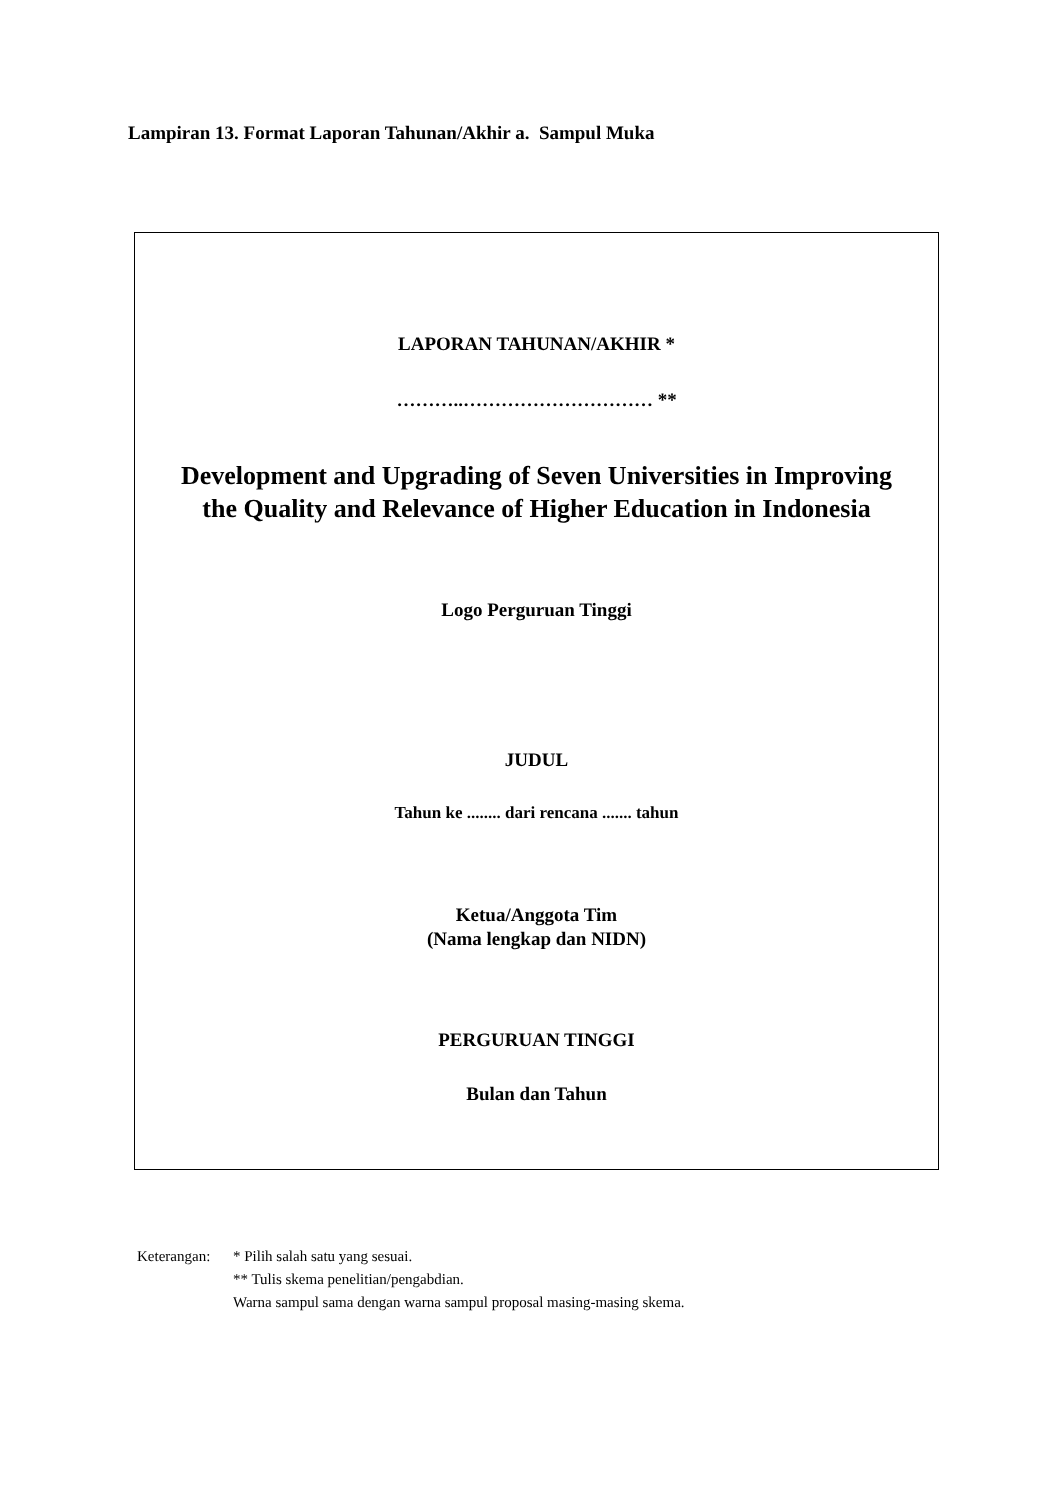Lampiran 13. Format Laporan Tahunan/Akhir a. Sampul Muka
LAPORAN TAHUNAN/AKHIR *
………..………………………… **
Development and Upgrading of Seven Universities in Improving
the Quality and Relevance of Higher Education in Indonesia
Logo Perguruan Tinggi
JUDUL
Tahun ke ........ dari rencana ....... tahun
Ketua/Anggota Tim
(Nama lengkap dan NIDN)
PERGURUAN TINGGI
Bulan dan Tahun
Keterangan: * Pilih salah satu yang sesuai.
** Tulis skema penelitian/pengabdian.
Warna sampul sama dengan warna sampul proposal masing-masing skema.